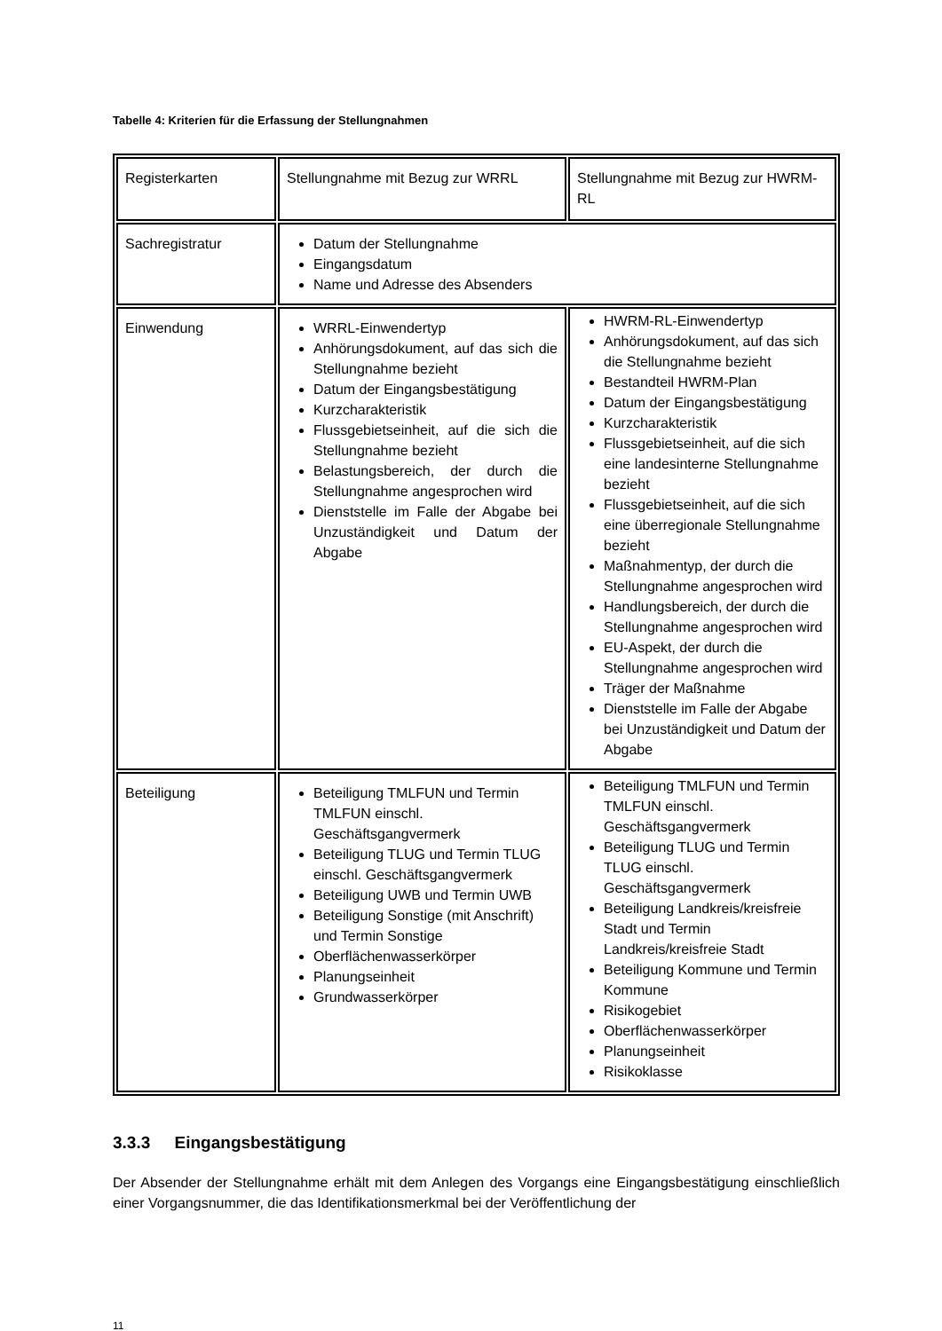Tabelle 4: Kriterien für die Erfassung der Stellungnahmen
| Registerkarten | Stellungnahme mit Bezug zur WRRL | Stellungnahme mit Bezug zur HWRM-RL |
| Sachregistratur | Datum der Stellungnahme Eingangsdatum Name und Adresse des Absenders | |
| Einwendung | WRRL-Einwendertyp Anhörungsdokument, auf das sich die Stellungnahme bezieht Datum der Eingangsbestätigung Kurzcharakteristik Flussgebietseinheit, auf die sich die Stellungnahme bezieht Belastungsbereich, der durch die Stellungnahme angesprochen wird Dienststelle im Falle der Abgabe bei Unzuständigkeit und Datum der Abgabe | HWRM-RL-Einwendertyp Anhörungsdokument, auf das sich die Stellungnahme bezieht Bestandteil HWRM-Plan Datum der Eingangsbestätigung Kurzcharakteristik Flussgebietseinheit, auf die sich eine landesinterne Stellungnahme bezieht Flussgebietseinheit, auf die sich eine überregionale Stellungnahme bezieht Maßnahmentyp, der durch die Stellungnahme angesprochen wird Handlungsbereich, der durch die Stellungnahme angesprochen wird EU-Aspekt, der durch die Stellungnahme angesprochen wird Träger der Maßnahme Dienststelle im Falle der Abgabe bei Unzuständigkeit und Datum der Abgabe |
| Beteiligung | Beteiligung TMLFUN und Termin TMLFUN einschl. Geschäftsgangvermerk Beteiligung TLUG und Termin TLUG einschl. Geschäftsgangvermerk Beteiligung UWB und Termin UWB Beteiligung Sonstige (mit Anschrift) und Termin Sonstige Oberflächenwasserkörper Planungseinheit Grundwasserkörper | Beteiligung TMLFUN und Termin TMLFUN einschl. Geschäftsgangvermerk Beteiligung TLUG und Termin TLUG einschl. Geschäftsgangvermerk Beteiligung Landkreis/kreisfreie Stadt und Termin Landkreis/kreisfreie Stadt Beteiligung Kommune und Termin Kommune Risikogebiet Oberflächenwasserkörper Planungseinheit Risikoklasse |
3.3.3 Eingangsbestätigung
Der Absender der Stellungnahme erhält mit dem Anlegen des Vorgangs eine Eingangsbestätigung einschließlich einer Vorgangsnummer, die das Identifikationsmerkmal bei der Veröffentlichung der
11